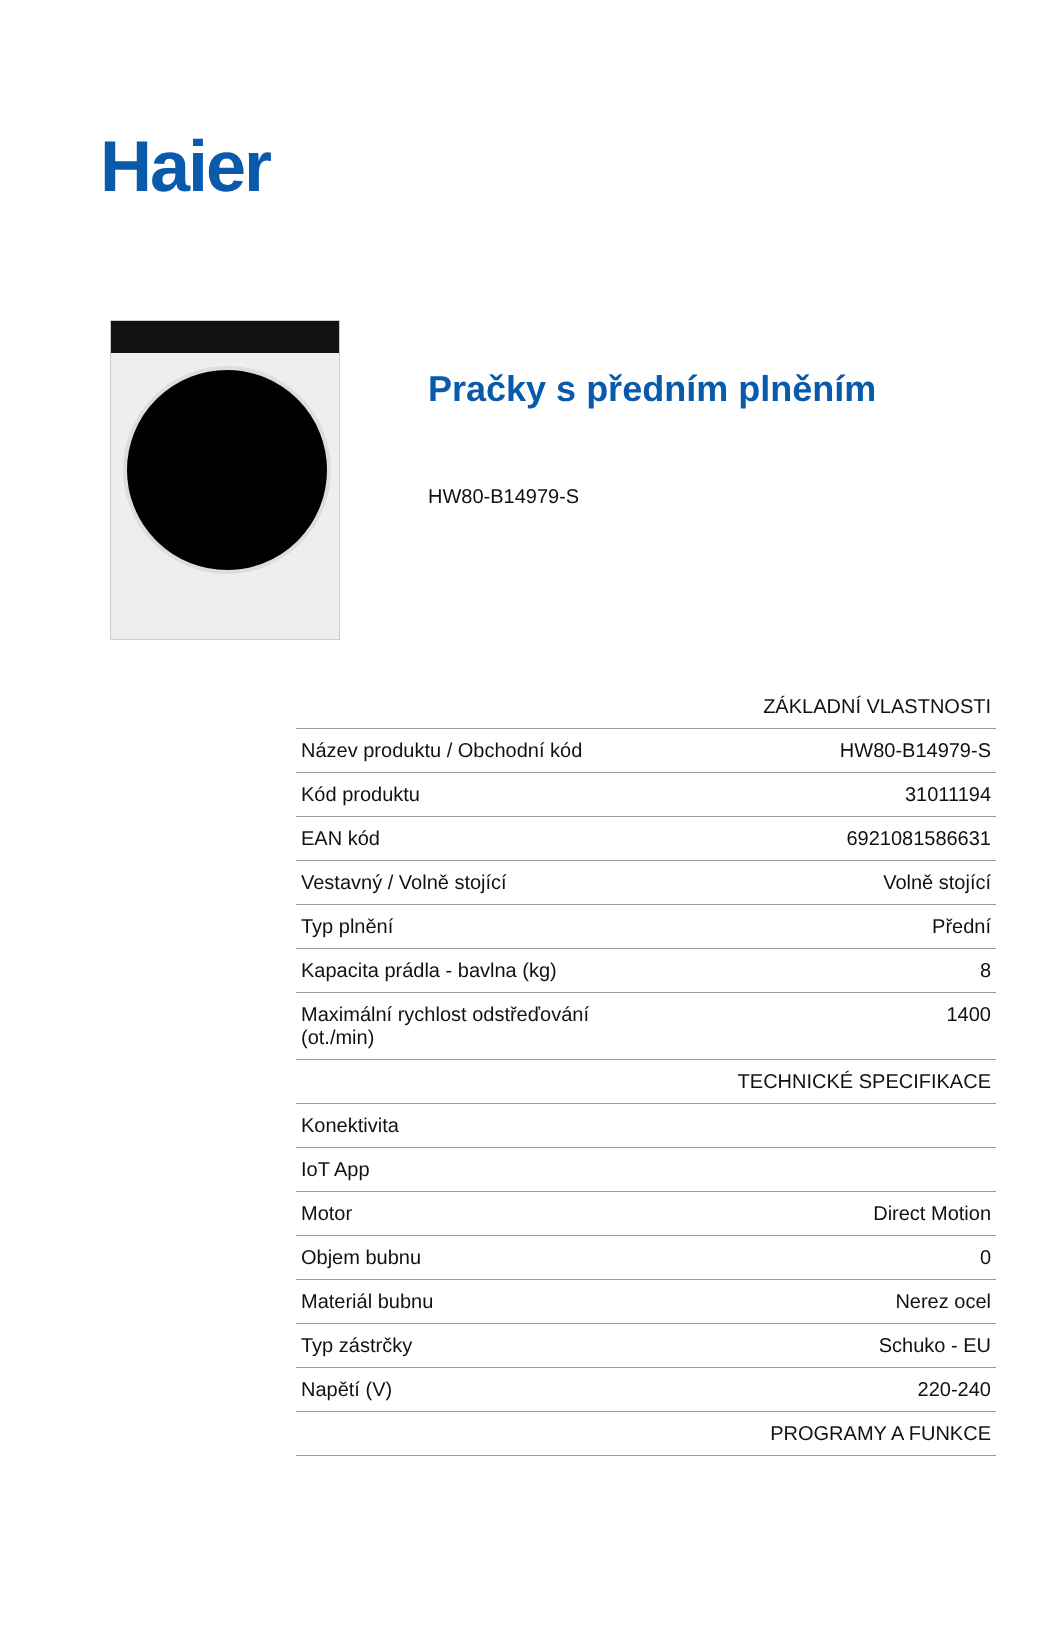Haier
Pračky s předním plněním
HW80-B14979-S
| ZÁKLADNÍ VLASTNOSTI | |
| --- | --- |
| Název produktu / Obchodní kód | HW80-B14979-S |
| Kód produktu | 31011194 |
| EAN kód | 6921081586631 |
| Vestavný / Volně stojící | Volně stojící |
| Typ plnění | Přední |
| Kapacita prádla - bavlna (kg) | 8 |
| Maximální rychlost odstřeďování (ot./min) | 1400 |
| TECHNICKÉ SPECIFIKACE | |
| Konektivita | |
| IoT App | |
| Motor | Direct Motion |
| Objem bubnu | 0 |
| Materiál bubnu | Nerez ocel |
| Typ zástrčky | Schuko - EU |
| Napětí (V) | 220-240 |
| PROGRAMY A FUNKCE | |